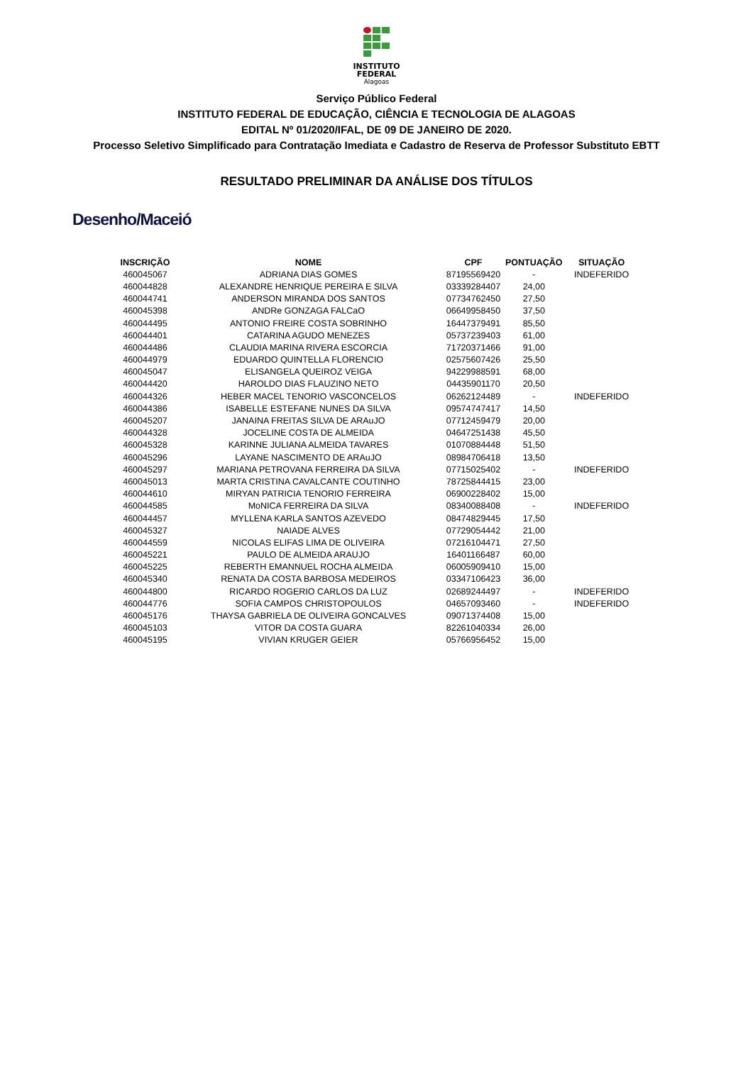INSTITUTO
FEDERAL
Alagoas
Serviço Público Federal
INSTITUTO FEDERAL DE EDUCAÇÃO, CIÊNCIA E TECNOLOGIA DE ALAGOAS
EDITAL Nº 01/2020/IFAL, DE 09 DE JANEIRO DE 2020.
Processo Seletivo Simplificado para Contratação Imediata e Cadastro de Reserva de Professor Substituto EBTT
RESULTADO PRELIMINAR DA ANÁLISE DOS TÍTULOS
Desenho/Maceió
| INSCRIÇÃO | NOME | CPF | PONTUAÇÃO | SITUAÇÃO |
| --- | --- | --- | --- | --- |
| 460045067 | ADRIANA DIAS GOMES | 87195569420 | - | INDEFERIDO |
| 460044828 | ALEXANDRE HENRIQUE PEREIRA E SILVA | 03339284407 | 24,00 | |
| 460044741 | ANDERSON MIRANDA DOS SANTOS | 07734762450 | 27,50 | |
| 460045398 | ANDRe GONZAGA FALCaO | 06649958450 | 37,50 | |
| 460044495 | ANTONIO FREIRE COSTA SOBRINHO | 16447379491 | 85,50 | |
| 460044401 | CATARINA AGUDO MENEZES | 05737239403 | 61,00 | |
| 460044486 | CLAUDIA MARINA RIVERA ESCORCIA | 71720371466 | 91,00 | |
| 460044979 | EDUARDO QUINTELLA FLORENCIO | 02575607426 | 25,50 | |
| 460045047 | ELISANGELA QUEIROZ VEIGA | 94229988591 | 68,00 | |
| 460044420 | HAROLDO DIAS FLAUZINO NETO | 04435901170 | 20,50 | |
| 460044326 | HEBER MACEL TENORIO VASCONCELOS | 06262124489 | - | INDEFERIDO |
| 460044386 | ISABELLE ESTEFANE NUNES DA SILVA | 09574747417 | 14,50 | |
| 460045207 | JANAINA FREITAS SILVA DE ARAuJO | 07712459479 | 20,00 | |
| 460044328 | JOCELINE COSTA DE ALMEIDA | 04647251438 | 45,50 | |
| 460045328 | KARINNE JULIANA ALMEIDA TAVARES | 01070884448 | 51,50 | |
| 460045296 | LAYANE NASCIMENTO DE ARAuJO | 08984706418 | 13,50 | |
| 460045297 | MARIANA PETROVANA FERREIRA DA SILVA | 07715025402 | - | INDEFERIDO |
| 460045013 | MARTA CRISTINA CAVALCANTE COUTINHO | 78725844415 | 23,00 | |
| 460044610 | MIRYAN PATRICIA TENORIO FERREIRA | 06900228402 | 15,00 | |
| 460044585 | MoNICA FERREIRA DA SILVA | 08340088408 | - | INDEFERIDO |
| 460044457 | MYLLENA KARLA SANTOS AZEVEDO | 08474829445 | 17,50 | |
| 460045327 | NAIADE ALVES | 07729054442 | 21,00 | |
| 460044559 | NICOLAS ELIFAS LIMA DE OLIVEIRA | 07216104471 | 27,50 | |
| 460045221 | PAULO DE ALMEIDA ARAUJO | 16401166487 | 60,00 | |
| 460045225 | REBERTH EMANNUEL ROCHA ALMEIDA | 06005909410 | 15,00 | |
| 460045340 | RENATA DA COSTA BARBOSA MEDEIROS | 03347106423 | 36,00 | |
| 460044800 | RICARDO ROGERIO CARLOS DA LUZ | 02689244497 | - | INDEFERIDO |
| 460044776 | SOFIA CAMPOS CHRISTOPOULOS | 04657093460 | - | INDEFERIDO |
| 460045176 | THAYSA GABRIELA DE OLIVEIRA GONCALVES | 09071374408 | 15,00 | |
| 460045103 | VITOR DA COSTA GUARA | 82261040334 | 26,00 | |
| 460045195 | VIVIAN KRUGER GEIER | 05766956452 | 15,00 | |